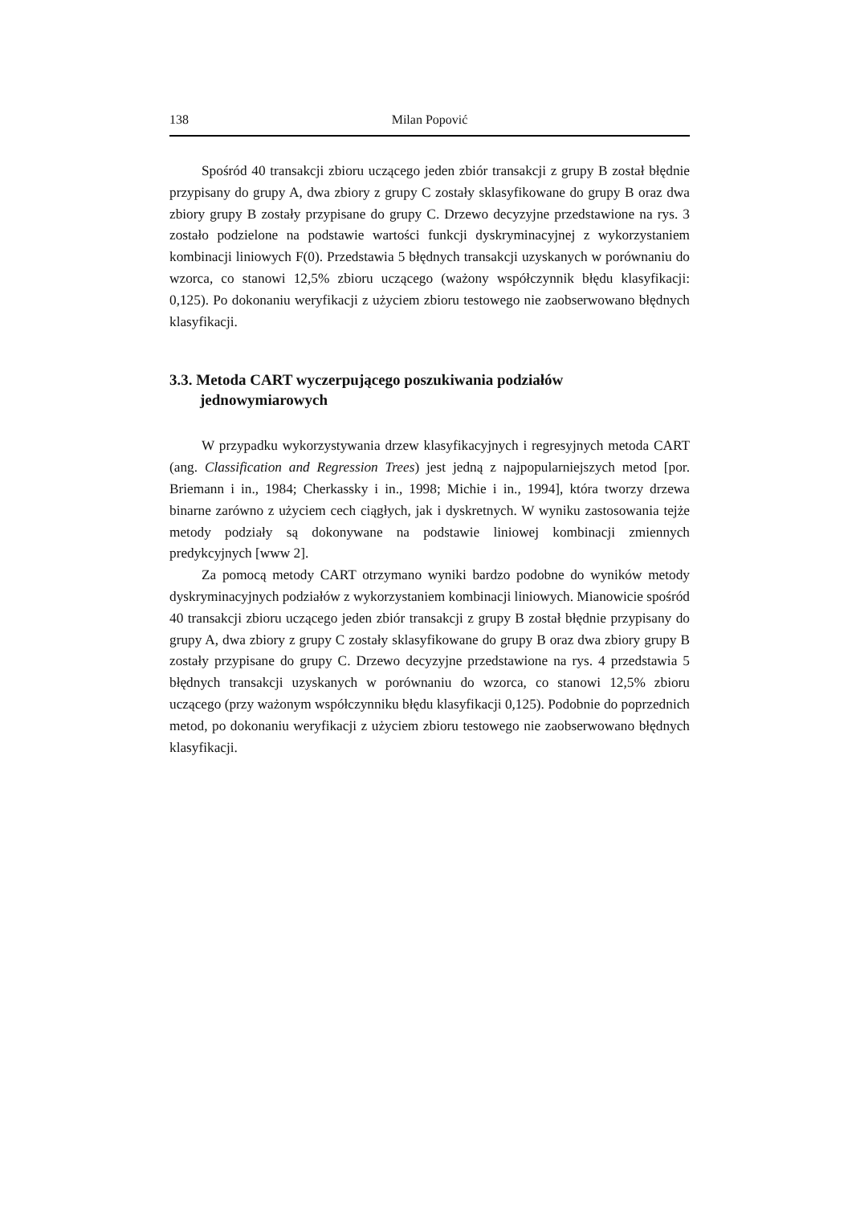138 Milan Popović
Spośród 40 transakcji zbioru uczącego jeden zbiór transakcji z grupy B został błędnie przypisany do grupy A, dwa zbiory z grupy C zostały sklasyfikowane do grupy B oraz dwa zbiory grupy B zostały przypisane do grupy C. Drzewo decyzyjne przedstawione na rys. 3 zostało podzielone na podstawie wartości funkcji dyskryminacyjnej z wykorzystaniem kombinacji liniowych F(0). Przedstawia 5 błędnych transakcji uzyskanych w porównaniu do wzorca, co stanowi 12,5% zbioru uczącego (ważony współczynnik błędu klasyfikacji: 0,125). Po dokonaniu weryfikacji z użyciem zbioru testowego nie zaobserwowano błędnych klasyfikacji.
3.3. Metoda CART wyczerpującego poszukiwania podziałów jednowymiarowych
W przypadku wykorzystywania drzew klasyfikacyjnych i regresyjnych metoda CART (ang. Classification and Regression Trees) jest jedną z najpopularniejszych metod [por. Briemann i in., 1984; Cherkassky i in., 1998; Michie i in., 1994], która tworzy drzewa binarne zarówno z użyciem cech ciągłych, jak i dyskretnych. W wyniku zastosowania tejże metody podziały są dokonywane na podstawie liniowej kombinacji zmiennych predykcyjnych [www 2].
Za pomocą metody CART otrzymano wyniki bardzo podobne do wyników metody dyskryminacyjnych podziałów z wykorzystaniem kombinacji liniowych. Mianowicie spośród 40 transakcji zbioru uczącego jeden zbiór transakcji z grupy B został błędnie przypisany do grupy A, dwa zbiory z grupy C zostały sklasyfikowane do grupy B oraz dwa zbiory grupy B zostały przypisane do grupy C. Drzewo decyzyjne przedstawione na rys. 4 przedstawia 5 błędnych transakcji uzyskanych w porównaniu do wzorca, co stanowi 12,5% zbioru uczącego (przy ważonym współczynniku błędu klasyfikacji 0,125). Podobnie do poprzednich metod, po dokonaniu weryfikacji z użyciem zbioru testowego nie zaobserwowano błędnych klasyfikacji.